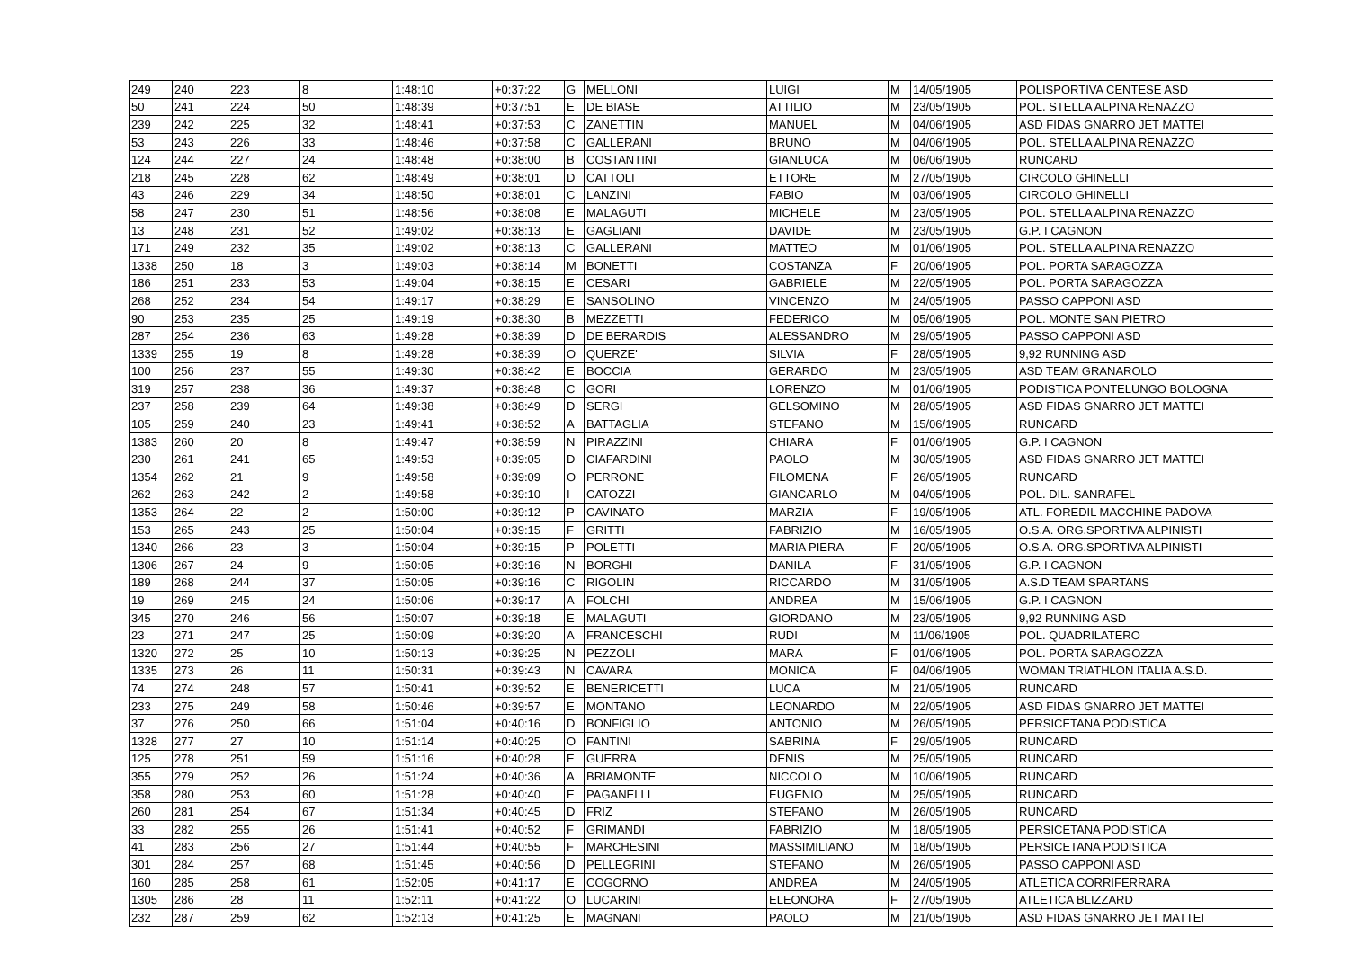| 249 | 240 | 223 | 8 | 1:48:10 | +0:37:22 | G | MELLONI | LUIGI | M | 14/05/1905 | POLISPORTIVA CENTESE ASD |
| 50 | 241 | 224 | 50 | 1:48:39 | +0:37:51 | E | DE BIASE | ATTILIO | M | 23/05/1905 | POL. STELLA ALPINA RENAZZO |
| 239 | 242 | 225 | 32 | 1:48:41 | +0:37:53 | C | ZANETTIN | MANUEL | M | 04/06/1905 | ASD FIDAS GNARRO JET MATTEI |
| 53 | 243 | 226 | 33 | 1:48:46 | +0:37:58 | C | GALLERANI | BRUNO | M | 04/06/1905 | POL. STELLA ALPINA RENAZZO |
| 124 | 244 | 227 | 24 | 1:48:48 | +0:38:00 | B | COSTANTINI | GIANLUCA | M | 06/06/1905 | RUNCARD |
| 218 | 245 | 228 | 62 | 1:48:49 | +0:38:01 | D | CATTOLI | ETTORE | M | 27/05/1905 | CIRCOLO GHINELLI |
| 43 | 246 | 229 | 34 | 1:48:50 | +0:38:01 | C | LANZINI | FABIO | M | 03/06/1905 | CIRCOLO GHINELLI |
| 58 | 247 | 230 | 51 | 1:48:56 | +0:38:08 | E | MALAGUTI | MICHELE | M | 23/05/1905 | POL. STELLA ALPINA RENAZZO |
| 13 | 248 | 231 | 52 | 1:49:02 | +0:38:13 | E | GAGLIANI | DAVIDE | M | 23/05/1905 | G.P. I CAGNON |
| 171 | 249 | 232 | 35 | 1:49:02 | +0:38:13 | C | GALLERANI | MATTEO | M | 01/06/1905 | POL. STELLA ALPINA RENAZZO |
| 1338 | 250 | 18 | 3 | 1:49:03 | +0:38:14 | M | BONETTI | COSTANZA | F | 20/06/1905 | POL. PORTA SARAGOZZA |
| 186 | 251 | 233 | 53 | 1:49:04 | +0:38:15 | E | CESARI | GABRIELE | M | 22/05/1905 | POL. PORTA SARAGOZZA |
| 268 | 252 | 234 | 54 | 1:49:17 | +0:38:29 | E | SANSOLINO | VINCENZO | M | 24/05/1905 | PASSO CAPPONI ASD |
| 90 | 253 | 235 | 25 | 1:49:19 | +0:38:30 | B | MEZZETTI | FEDERICO | M | 05/06/1905 | POL. MONTE SAN PIETRO |
| 287 | 254 | 236 | 63 | 1:49:28 | +0:38:39 | D | DE BERARDIS | ALESSANDRO | M | 29/05/1905 | PASSO CAPPONI ASD |
| 1339 | 255 | 19 | 8 | 1:49:28 | +0:38:39 | O | QUERZE' | SILVIA | F | 28/05/1905 | 9,92 RUNNING ASD |
| 100 | 256 | 237 | 55 | 1:49:30 | +0:38:42 | E | BOCCIA | GERARDO | M | 23/05/1905 | ASD TEAM GRANAROLO |
| 319 | 257 | 238 | 36 | 1:49:37 | +0:38:48 | C | GORI | LORENZO | M | 01/06/1905 | PODISTICA PONTELUNGO BOLOGNA |
| 237 | 258 | 239 | 64 | 1:49:38 | +0:38:49 | D | SERGI | GELSOMINO | M | 28/05/1905 | ASD FIDAS GNARRO JET MATTEI |
| 105 | 259 | 240 | 23 | 1:49:41 | +0:38:52 | A | BATTAGLIA | STEFANO | M | 15/06/1905 | RUNCARD |
| 1383 | 260 | 20 | 8 | 1:49:47 | +0:38:59 | N | PIRAZZINI | CHIARA | F | 01/06/1905 | G.P. I CAGNON |
| 230 | 261 | 241 | 65 | 1:49:53 | +0:39:05 | D | CIAFARDINI | PAOLO | M | 30/05/1905 | ASD FIDAS GNARRO JET MATTEI |
| 1354 | 262 | 21 | 9 | 1:49:58 | +0:39:09 | O | PERRONE | FILOMENA | F | 26/05/1905 | RUNCARD |
| 262 | 263 | 242 | 2 | 1:49:58 | +0:39:10 | I | CATOZZI | GIANCARLO | M | 04/05/1905 | POL. DIL. SANRAFEL |
| 1353 | 264 | 22 | 2 | 1:50:00 | +0:39:12 | P | CAVINATO | MARZIA | F | 19/05/1905 | ATL. FOREDIL MACCHINE PADOVA |
| 153 | 265 | 243 | 25 | 1:50:04 | +0:39:15 | F | GRITTI | FABRIZIO | M | 16/05/1905 | O.S.A. ORG.SPORTIVA ALPINISTI |
| 1340 | 266 | 23 | 3 | 1:50:04 | +0:39:15 | P | POLETTI | MARIA PIERA | F | 20/05/1905 | O.S.A. ORG.SPORTIVA ALPINISTI |
| 1306 | 267 | 24 | 9 | 1:50:05 | +0:39:16 | N | BORGHI | DANILA | F | 31/05/1905 | G.P. I CAGNON |
| 189 | 268 | 244 | 37 | 1:50:05 | +0:39:16 | C | RIGOLIN | RICCARDO | M | 31/05/1905 | A.S.D TEAM SPARTANS |
| 19 | 269 | 245 | 24 | 1:50:06 | +0:39:17 | A | FOLCHI | ANDREA | M | 15/06/1905 | G.P. I CAGNON |
| 345 | 270 | 246 | 56 | 1:50:07 | +0:39:18 | E | MALAGUTI | GIORDANO | M | 23/05/1905 | 9,92 RUNNING ASD |
| 23 | 271 | 247 | 25 | 1:50:09 | +0:39:20 | A | FRANCESCHI | RUDI | M | 11/06/1905 | POL. QUADRILATERO |
| 1320 | 272 | 25 | 10 | 1:50:13 | +0:39:25 | N | PEZZOLI | MARA | F | 01/06/1905 | POL. PORTA SARAGOZZA |
| 1335 | 273 | 26 | 11 | 1:50:31 | +0:39:43 | N | CAVARA | MONICA | F | 04/06/1905 | WOMAN TRIATHLON ITALIA A.S.D. |
| 74 | 274 | 248 | 57 | 1:50:41 | +0:39:52 | E | BENERICETTI | LUCA | M | 21/05/1905 | RUNCARD |
| 233 | 275 | 249 | 58 | 1:50:46 | +0:39:57 | E | MONTANO | LEONARDO | M | 22/05/1905 | ASD FIDAS GNARRO JET MATTEI |
| 37 | 276 | 250 | 66 | 1:51:04 | +0:40:16 | D | BONFIGLIO | ANTONIO | M | 26/05/1905 | PERSICETANA PODISTICA |
| 1328 | 277 | 27 | 10 | 1:51:14 | +0:40:25 | O | FANTINI | SABRINA | F | 29/05/1905 | RUNCARD |
| 125 | 278 | 251 | 59 | 1:51:16 | +0:40:28 | E | GUERRA | DENIS | M | 25/05/1905 | RUNCARD |
| 355 | 279 | 252 | 26 | 1:51:24 | +0:40:36 | A | BRIAMONTE | NICCOLO | M | 10/06/1905 | RUNCARD |
| 358 | 280 | 253 | 60 | 1:51:28 | +0:40:40 | E | PAGANELLI | EUGENIO | M | 25/05/1905 | RUNCARD |
| 260 | 281 | 254 | 67 | 1:51:34 | +0:40:45 | D | FRIZ | STEFANO | M | 26/05/1905 | RUNCARD |
| 33 | 282 | 255 | 26 | 1:51:41 | +0:40:52 | F | GRIMANDI | FABRIZIO | M | 18/05/1905 | PERSICETANA PODISTICA |
| 41 | 283 | 256 | 27 | 1:51:44 | +0:40:55 | F | MARCHESINI | MASSIMILIANO | M | 18/05/1905 | PERSICETANA PODISTICA |
| 301 | 284 | 257 | 68 | 1:51:45 | +0:40:56 | D | PELLEGRINI | STEFANO | M | 26/05/1905 | PASSO CAPPONI ASD |
| 160 | 285 | 258 | 61 | 1:52:05 | +0:41:17 | E | COGORNO | ANDREA | M | 24/05/1905 | ATLETICA CORRIFERRARA |
| 1305 | 286 | 28 | 11 | 1:52:11 | +0:41:22 | O | LUCARINI | ELEONORA | F | 27/05/1905 | ATLETICA BLIZZARD |
| 232 | 287 | 259 | 62 | 1:52:13 | +0:41:25 | E | MAGNANI | PAOLO | M | 21/05/1905 | ASD FIDAS GNARRO JET MATTEI |